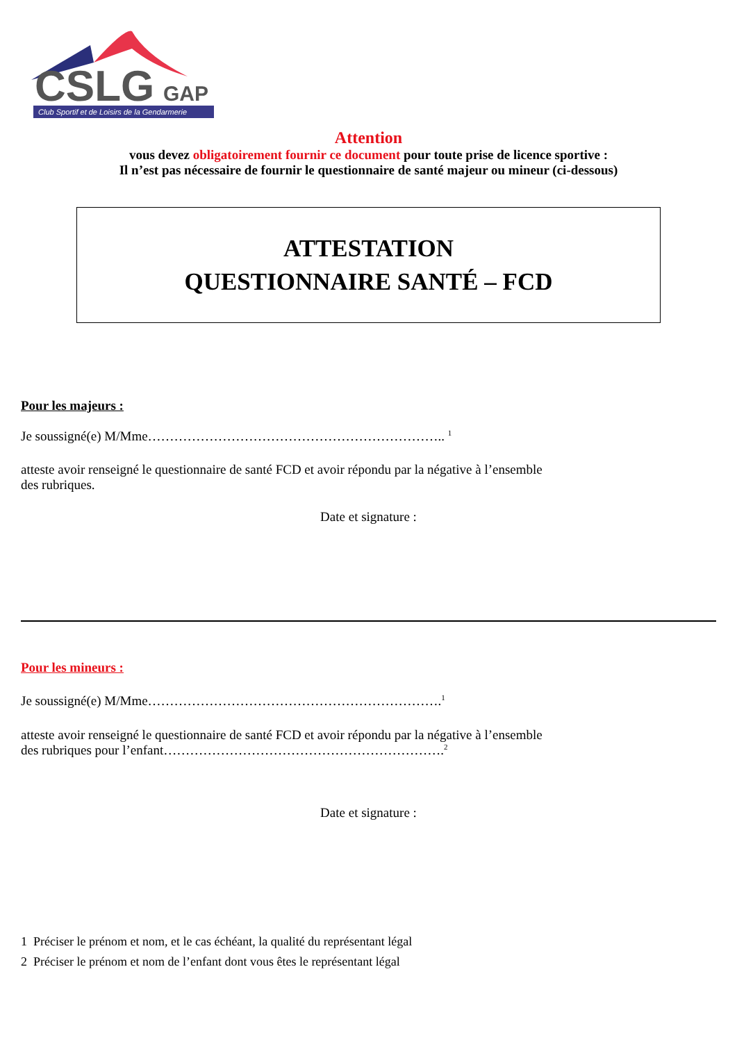CSLG
GAP
Club Sportif et de Loisirs de la Gendarmerie
Attention
vous devez obligatoirement fournir ce document pour toute prise de licence sportive :
Il n’est pas nécessaire de fournir le questionnaire de santé majeur ou mineur (ci-dessous)
ATTESTATION
QUESTIONNAIRE SANTÉ – FCD
Pour les majeurs :
Je soussigné(e) M/Mme………………………………………………………….. <sup>1</sup>
atteste avoir renseigné le questionnaire de santé FCD et avoir répondu par la négative à l’ensemble
des rubriques.
Date et signature :
Pour les mineurs :
Je soussigné(e) M/Mme………………………………………………………….<sup>1</sup>
atteste avoir renseigné le questionnaire de santé FCD et avoir répondu par la négative à l’ensemble
des rubriques pour l’enfant……………………………………………………….<sup>2</sup>
Date et signature :
1 Préciser le prénom et nom, et le cas échéant, la qualité du représentant légal
2 Préciser le prénom et nom de l’enfant dont vous êtes le représentant légal